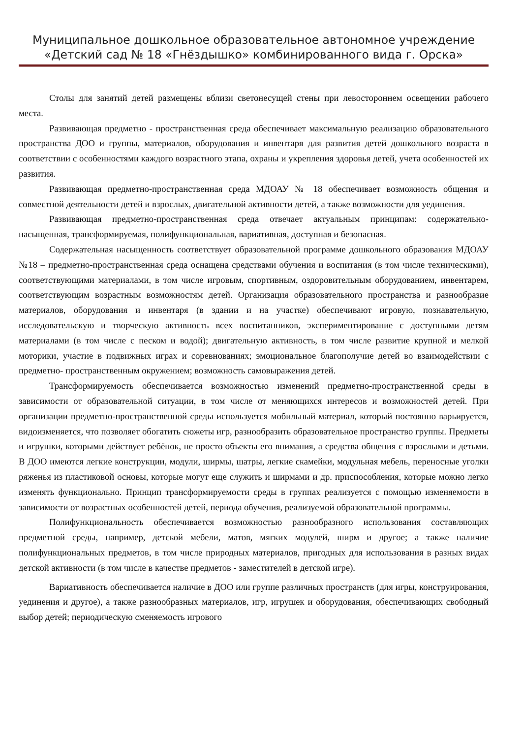Муниципальное дошкольное образовательное автономное учреждение
«Детский сад № 18 «Гнёздышко» комбинированного вида г. Орска»
Столы для занятий детей размещены вблизи светонесущей стены при левостороннем освещении рабочего места.
Развивающая предметно - пространственная среда обеспечивает максимальную реализацию образовательного пространства ДОО и группы, материалов, оборудования и инвентаря для развития детей дошкольного возраста в соответствии с особенностями каждого возрастного этапа, охраны и укрепления здоровья детей, учета особенностей их развития.
Развивающая предметно-пространственная среда МДОАУ № 18 обеспечивает возможность общения и совместной деятельности детей и взрослых, двигательной активности детей, а также возможности для уединения.
Развивающая предметно-пространственная среда отвечает актуальным принципам: содержательно-насыщенная, трансформируемая, полифункциональная, вариативная, доступная и безопасная.
Содержательная насыщенность соответствует образовательной программе дошкольного образования МДОАУ №18 – предметно-пространственная среда оснащена средствами обучения и воспитания (в том числе техническими), соответствующими материалами, в том числе игровым, спортивным, оздоровительным оборудованием, инвентарем, соответствующим возрастным возможностям детей. Организация образовательного пространства и разнообразие материалов, оборудования и инвентаря (в здании и на участке) обеспечивают игровую, познавательную, исследовательскую и творческую активность всех воспитанников, экспериментирование с доступными детям материалами (в том числе с песком и водой); двигательную активность, в том числе развитие крупной и мелкой моторики, участие в подвижных играх и соревнованиях; эмоциональное благополучие детей во взаимодействии с предметно- пространственным окружением; возможность самовыражения детей.
Трансформируемость обеспечивается возможностью изменений предметно-пространственной среды в зависимости от образовательной ситуации, в том числе от меняющихся интересов и возможностей детей. При организации предметно-пространственной среды используется мобильный материал, который постоянно варьируется, видоизменяется, что позволяет обогатить сюжеты игр, разнообразить образовательное пространство группы. Предметы и игрушки, которыми действует ребёнок, не просто объекты его внимания, а средства общения с взрослыми и детьми. В ДОО имеются легкие конструкции, модули, ширмы, шатры, легкие скамейки, модульная мебель, переносные уголки ряженья из пластиковой основы, которые могут еще служить и ширмами и др. приспособления, которые можно легко изменять функционально. Принцип трансформируемости среды в группах реализуется с помощью изменяемости в зависимости от возрастных особенностей детей, периода обучения, реализуемой образовательной программы.
Полифункциональность обеспечивается возможностью разнообразного использования составляющих предметной среды, например, детской мебели, матов, мягких модулей, ширм и другое; а также наличие полифункциональных предметов, в том числе природных материалов, пригодных для использования в разных видах детской активности (в том числе в качестве предметов - заместителей в детской игре).
Вариативность обеспечивается наличие в ДОО или группе различных пространств (для игры, конструирования, уединения и другое), а также разнообразных материалов, игр, игрушек и оборудования, обеспечивающих свободный выбор детей; периодическую сменяемость игрового